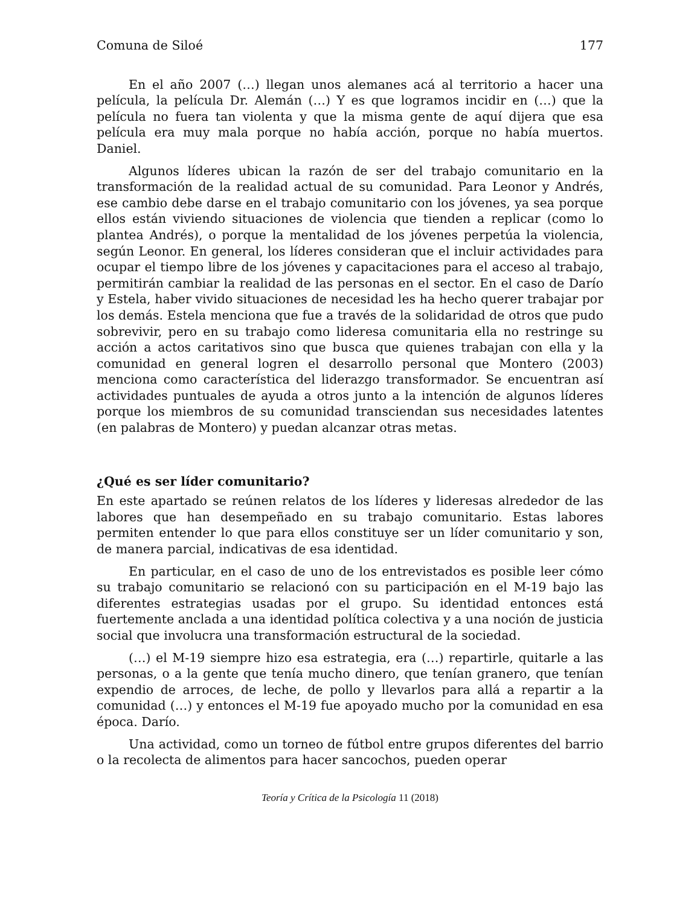Comuna de Siloé 177
En el año 2007 (…) llegan unos alemanes acá al territorio a hacer una película, la película Dr. Alemán (…) Y es que logramos incidir en (…) que la película no fuera tan violenta y que la misma gente de aquí dijera que esa película era muy mala porque no había acción, porque no había muertos. Daniel.
Algunos líderes ubican la razón de ser del trabajo comunitario en la transformación de la realidad actual de su comunidad. Para Leonor y Andrés, ese cambio debe darse en el trabajo comunitario con los jóvenes, ya sea porque ellos están viviendo situaciones de violencia que tienden a replicar (como lo plantea Andrés), o porque la mentalidad de los jóvenes perpetúa la violencia, según Leonor. En general, los líderes consideran que el incluir actividades para ocupar el tiempo libre de los jóvenes y capacitaciones para el acceso al trabajo, permitirán cambiar la realidad de las personas en el sector. En el caso de Darío y Estela, haber vivido situaciones de necesidad les ha hecho querer trabajar por los demás. Estela menciona que fue a través de la solidaridad de otros que pudo sobrevivir, pero en su trabajo como lideresa comunitaria ella no restringe su acción a actos caritativos sino que busca que quienes trabajan con ella y la comunidad en general logren el desarrollo personal que Montero (2003) menciona como característica del liderazgo transformador. Se encuentran así actividades puntuales de ayuda a otros junto a la intención de algunos líderes porque los miembros de su comunidad transciendan sus necesidades latentes (en palabras de Montero) y puedan alcanzar otras metas.
¿Qué es ser líder comunitario?
En este apartado se reúnen relatos de los líderes y lideresas alrededor de las labores que han desempeñado en su trabajo comunitario. Estas labores permiten entender lo que para ellos constituye ser un líder comunitario y son, de manera parcial, indicativas de esa identidad.
En particular, en el caso de uno de los entrevistados es posible leer cómo su trabajo comunitario se relacionó con su participación en el M-19 bajo las diferentes estrategias usadas por el grupo. Su identidad entonces está fuertemente anclada a una identidad política colectiva y a una noción de justicia social que involucra una transformación estructural de la sociedad.
(…) el M-19 siempre hizo esa estrategia, era (…) repartirle, quitarle a las personas, o a la gente que tenía mucho dinero, que tenían granero, que tenían expendio de arroces, de leche, de pollo y llevarlos para allá a repartir a la comunidad (…) y entonces el M-19 fue apoyado mucho por la comunidad en esa época. Darío.
Una actividad, como un torneo de fútbol entre grupos diferentes del barrio o la recolecta de alimentos para hacer sancochos, pueden operar
Teoría y Crítica de la Psicología 11 (2018)